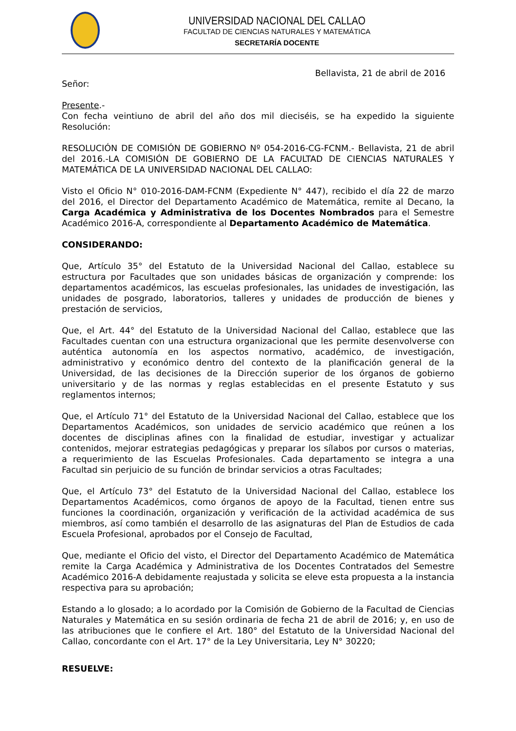UNIVERSIDAD NACIONAL DEL CALLAO
FACULTAD DE CIENCIAS NATURALES Y MATEMÁTICA
SECRETARÍA DOCENTE
Bellavista, 21 de abril de 2016
Señor:
Presente.-
Con fecha veintiuno de abril del año dos mil dieciséis, se ha expedido la siguiente Resolución:
RESOLUCIÓN DE COMISIÓN DE GOBIERNO Nº 054-2016-CG-FCNM.- Bellavista, 21 de abril del 2016.-LA COMISIÓN DE GOBIERNO DE LA FACULTAD DE CIENCIAS NATURALES Y MATEMÁTICA DE LA UNIVERSIDAD NACIONAL DEL CALLAO:
Visto el Oficio N° 010-2016-DAM-FCNM (Expediente N° 447), recibido el día 22 de marzo del 2016, el Director del Departamento Académico de Matemática, remite al Decano, la Carga Académica y Administrativa de los Docentes Nombrados para el Semestre Académico 2016-A, correspondiente al Departamento Académico de Matemática.
CONSIDERANDO:
Que, Artículo 35° del Estatuto de la Universidad Nacional del Callao, establece su estructura por Facultades que son unidades básicas de organización y comprende: los departamentos académicos, las escuelas profesionales, las unidades de investigación, las unidades de posgrado, laboratorios, talleres y unidades de producción de bienes y prestación de servicios,
Que, el Art. 44° del Estatuto de la Universidad Nacional del Callao, establece que las Facultades cuentan con una estructura organizacional que les permite desenvolverse con auténtica autonomía en los aspectos normativo, académico, de investigación, administrativo y económico dentro del contexto de la planificación general de la Universidad, de las decisiones de la Dirección superior de los órganos de gobierno universitario y de las normas y reglas establecidas en el presente Estatuto y sus reglamentos internos;
Que, el Artículo 71° del Estatuto de la Universidad Nacional del Callao, establece que los Departamentos Académicos, son unidades de servicio académico que reúnen a los docentes de disciplinas afines con la finalidad de estudiar, investigar y actualizar contenidos, mejorar estrategias pedagógicas y preparar los sílabos por cursos o materias, a requerimiento de las Escuelas Profesionales. Cada departamento se integra a una Facultad sin perjuicio de su función de brindar servicios a otras Facultades;
Que, el Artículo 73° del Estatuto de la Universidad Nacional del Callao, establece los Departamentos Académicos, como órganos de apoyo de la Facultad, tienen entre sus funciones la coordinación, organización y verificación de la actividad académica de sus miembros, así como también el desarrollo de las asignaturas del Plan de Estudios de cada Escuela Profesional, aprobados por el Consejo de Facultad,
Que, mediante el Oficio del visto, el Director del Departamento Académico de Matemática remite la Carga Académica y Administrativa de los Docentes Contratados del Semestre Académico 2016-A debidamente reajustada y solicita se eleve esta propuesta a la instancia respectiva para su aprobación;
Estando a lo glosado; a lo acordado por la Comisión de Gobierno de la Facultad de Ciencias Naturales y Matemática en su sesión ordinaria de fecha 21 de abril de 2016; y, en uso de las atribuciones que le confiere el Art. 180° del Estatuto de la Universidad Nacional del Callao, concordante con el Art. 17° de la Ley Universitaria, Ley N° 30220;
RESUELVE: